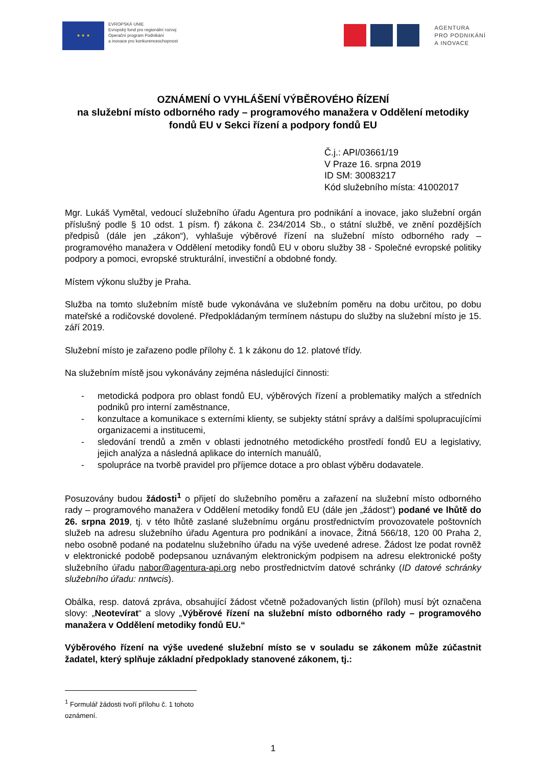★ ★ ★
EVROPSKÁ UNIE
Evropský fond pro regionální rozvoj
Operační program Podnikání
a inovace pro konkurenceschopnost
AGENTURA
PRO PODNIKÁNÍ
A INOVACE
OZNÁMENÍ O VYHLÁŠENÍ VÝBĚROVÉHO ŘÍZENÍ
na služební místo odborného rady – programového manažera v Oddělení metodiky fondů EU v Sekci řízení a podpory fondů EU
Č.j.: API/03661/19
V Praze 16. srpna 2019
ID SM: 30083217
Kód služebního místa: 41002017
Mgr. Lukáš Vymětal, vedoucí služebního úřadu Agentura pro podnikání a inovace, jako služební orgán příslušný podle § 10 odst. 1 písm. f) zákona č. 234/2014 Sb., o státní službě, ve znění pozdějších předpisů (dále jen „zákon“), vyhlašuje výběrové řízení na služební místo odborného rady – programového manažera v Oddělení metodiky fondů EU v oboru služby 38 - Společné evropské politiky podpory a pomoci, evropské strukturální, investiční a obdobné fondy.
Místem výkonu služby je Praha.
Služba na tomto služebním místě bude vykonávána ve služebním poměru na dobu určitou, po dobu mateřské a rodičovské dovolené. Předpokládaným termínem nástupu do služby na služební místo je 15. září 2019.
Služební místo je zařazeno podle přílohy č. 1 k zákonu do 12. platové třídy.
Na služebním místě jsou vykonávány zejména následující činnosti:
- metodická podpora pro oblast fondů EU, výběrových řízení a problematiky malých a středních podniků pro interní zaměstnance,
- konzultace a komunikace s externími klienty, se subjekty státní správy a dalšími spolupracujícími organizacemi a institucemi,
- sledování trendů a změn v oblasti jednotného metodického prostředí fondů EU a legislativy, jejich analýza a následná aplikace do interních manuálů,
- spolupráce na tvorbě pravidel pro příjemce dotace a pro oblast výběru dodavatele.
Posuzovány budou žádosti<sup>1</sup> o přijetí do služebního poměru a zařazení na služební místo odborného rady – programového manažera v Oddělení metodiky fondů EU (dále jen „žádost“) podané ve lhůtě do 26. srpna 2019, tj. v této lhůtě zaslané služebnímu orgánu prostřednictvím provozovatele poštovních služeb na adresu služebního úřadu Agentura pro podnikání a inovace, Žitná 566/18, 120 00 Praha 2, nebo osobně podané na podatelnu služebního úřadu na výše uvedené adrese. Žádost lze podat rovněž v elektronické podobě podepsanou uznávaným elektronickým podpisem na adresu elektronické pošty služebního úřadu nabor@agentura-api.org nebo prostřednictvím datové schránky (ID datové schránky služebního úřadu: nntwcis).
Obálka, resp. datová zpráva, obsahující žádost včetně požadovaných listin (příloh) musí být označena slovy: „Neotevírat“ a slovy „Výběrové řízení na služební místo odborného rady – programového manažera v Oddělení metodiky fondů EU.“
Výběrového řízení na výše uvedené služební místo se v souladu se zákonem může zúčastnit žadatel, který splňuje základní předpoklady stanovené zákonem, tj.:
<sup>1</sup> Formulář žádosti tvoří přílohu č. 1 tohoto oznámení.
1